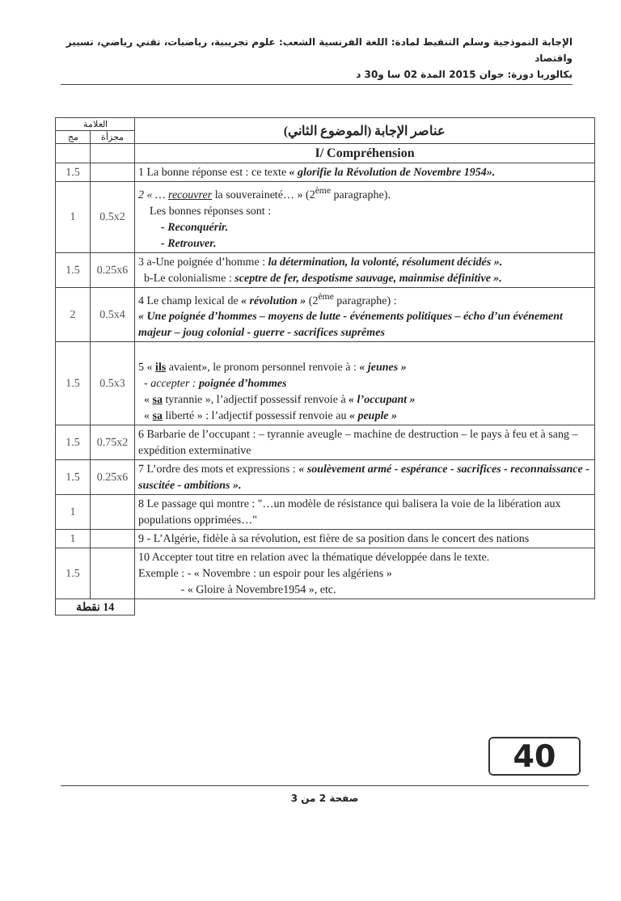الإجابة النموذجية وسلم التنقيط لمادة: اللغة الفرنسية الشعب: علوم تجريبية، رياضيات، تقني رياضي، تسيير واقتصاد
بكالوريا دورة: جوان 2015 المدة 02 سا و30 د
| عناصر الإجابة (الموضوع الثاني) | العلامة | | |
| | مجزأة | مج | |
| I/ Compréhension | | | |
| 1 La bonne réponse est : ce texte « glorifie la Révolution de Novembre 1954». | | 1.5 | |
| 2 « … recouvrer la souveraineté… » (2<sup>ème</sup> paragraphe). Les bonnes réponses sont : - Reconquérir. - Retrouver. | 0.5x2 | 1 | |
| 3 a-Une poignée d’homme : la détermination, la volonté, résolument décidés ». b-Le colonialisme : sceptre de fer, despotisme sauvage, mainmise définitive ». | 0.25x6 | 1.5 | |
| 4 Le champ lexical de « révolution » (2<sup>ème</sup> paragraphe) : « Une poignée d’hommes – moyens de lutte - événements politiques – écho d’un événement majeur – joug colonial - guerre - sacrifices suprêmes | 0.5x4 | 2 | |
| 5 « ils avaient», le pronom personnel renvoie à : « jeunes » - accepter : poignée d’hommes « sa tyrannie », l’adjectif possessif renvoie à « l’occupant » « sa liberté » : l’adjectif possessif renvoie au « peuple » | 0.5x3 | 1.5 | |
| 6 Barbarie de l’occupant : – tyrannie aveugle – machine de destruction – le pays à feu et à sang – expédition exterminative | 0.75x2 | 1.5 | |
| 7 L’ordre des mots et expressions : « soulèvement armé - espérance - sacrifices - reconnaissance - suscitée - ambitions ». | 0.25x6 | 1.5 | |
| 8 Le passage qui montre : "…un modèle de résistance qui balisera la voie de la libération aux populations opprimées…" | | 1 | |
| 9 - L’Algérie, fidèle à sa révolution, est fière de sa position dans le concert des nations | | 1 | |
| 10 Accepter tout titre en relation avec la thématique développée dans le texte. Exemple : - « Novembre : un espoir pour les algériens » - « Gloire à Novembre1954 », etc. | | 1.5 | |
| | 14 نقطة | | |
40
صفحة 2 من 3